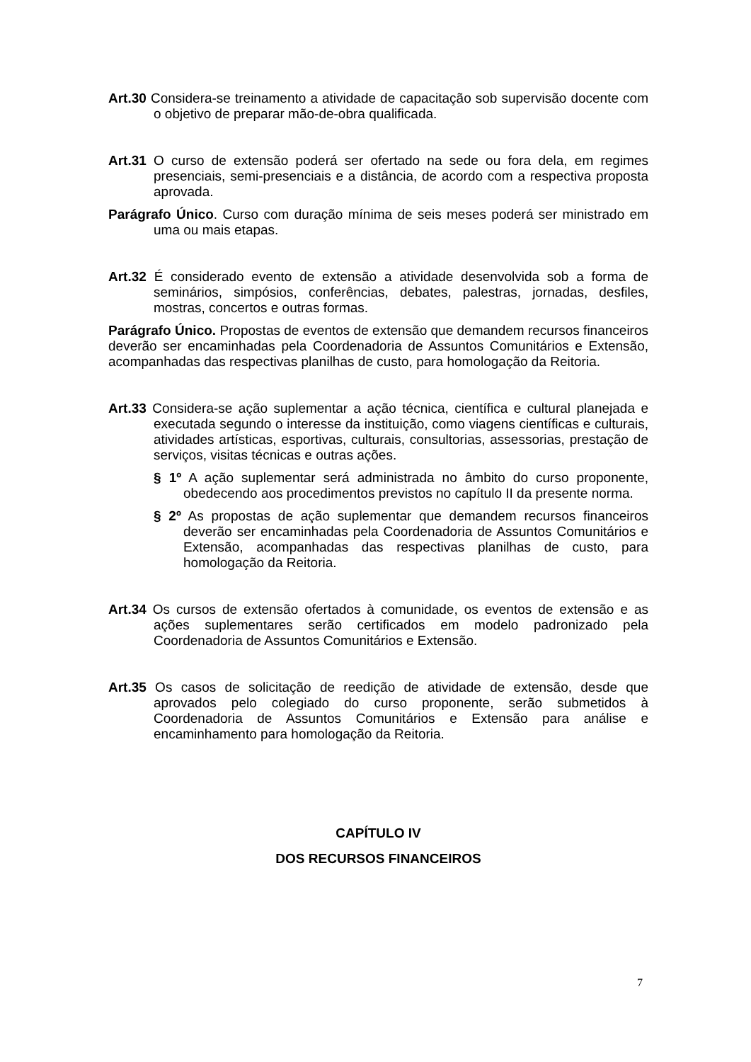Art.30 Considera-se treinamento a atividade de capacitação sob supervisão docente com o objetivo de preparar mão-de-obra qualificada.
Art.31 O curso de extensão poderá ser ofertado na sede ou fora dela, em regimes presenciais, semi-presenciais e a distância, de acordo com a respectiva proposta aprovada.
Parágrafo Único. Curso com duração mínima de seis meses poderá ser ministrado em uma ou mais etapas.
Art.32 É considerado evento de extensão a atividade desenvolvida sob a forma de seminários, simpósios, conferências, debates, palestras, jornadas, desfiles, mostras, concertos e outras formas.
Parágrafo Único. Propostas de eventos de extensão que demandem recursos financeiros deverão ser encaminhadas pela Coordenadoria de Assuntos Comunitários e Extensão, acompanhadas das respectivas planilhas de custo, para homologação da Reitoria.
Art.33 Considera-se ação suplementar a ação técnica, científica e cultural planejada e executada segundo o interesse da instituição, como viagens científicas e culturais, atividades artísticas, esportivas, culturais, consultorias, assessorias, prestação de serviços, visitas técnicas e outras ações.
§ 1º A ação suplementar será administrada no âmbito do curso proponente, obedecendo aos procedimentos previstos no capítulo II da presente norma.
§ 2º As propostas de ação suplementar que demandem recursos financeiros deverão ser encaminhadas pela Coordenadoria de Assuntos Comunitários e Extensão, acompanhadas das respectivas planilhas de custo, para homologação da Reitoria.
Art.34 Os cursos de extensão ofertados à comunidade, os eventos de extensão e as ações suplementares serão certificados em modelo padronizado pela Coordenadoria de Assuntos Comunitários e Extensão.
Art.35 Os casos de solicitação de reedição de atividade de extensão, desde que aprovados pelo colegiado do curso proponente, serão submetidos à Coordenadoria de Assuntos Comunitários e Extensão para análise e encaminhamento para homologação da Reitoria.
CAPÍTULO IV
DOS RECURSOS FINANCEIROS
7